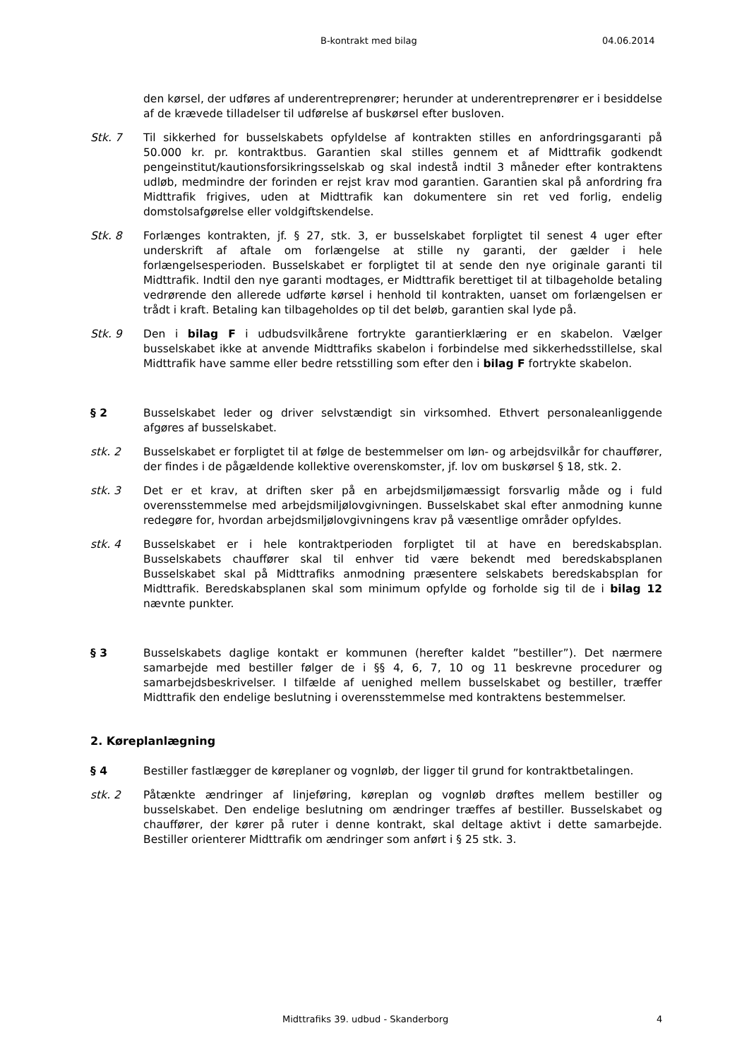B-kontrakt med bilag 04.06.2014
den kørsel, der udføres af underentreprenører; herunder at underentreprenører er i besiddelse af de krævede tilladelser til udførelse af buskørsel efter busloven.
Stk. 7 Til sikkerhed for busselskabets opfyldelse af kontrakten stilles en anfordringsgaranti på 50.000 kr. pr. kontraktbus. Garantien skal stilles gennem et af Midttrafik godkendt pengeinstitut/kautionsforsikringsselskab og skal indestå indtil 3 måneder efter kontraktens udløb, medmindre der forinden er rejst krav mod garantien. Garantien skal på anfordring fra Midttrafik frigives, uden at Midttrafik kan dokumentere sin ret ved forlig, endelig domstolsafgørelse eller voldgiftskendelse.
Stk. 8 Forlænges kontrakten, jf. § 27, stk. 3, er busselskabet forpligtet til senest 4 uger efter underskrift af aftale om forlængelse at stille ny garanti, der gælder i hele forlængelsesperioden. Busselskabet er forpligtet til at sende den nye originale garanti til Midttrafik. Indtil den nye garanti modtages, er Midttrafik berettiget til at tilbageholde betaling vedrørende den allerede udførte kørsel i henhold til kontrakten, uanset om forlængelsen er trådt i kraft. Betaling kan tilbageholdes op til det beløb, garantien skal lyde på.
Stk. 9 Den i bilag F i udbudsvilkårene fortrykte garantierklæring er en skabelon. Vælger busselskabet ikke at anvende Midttrafiks skabelon i forbindelse med sikkerhedsstillelse, skal Midttrafik have samme eller bedre retsstilling som efter den i bilag F fortrykte skabelon.
§ 2 Busselskabet leder og driver selvstændigt sin virksomhed. Ethvert personaleanliggende afgøres af busselskabet.
stk. 2 Busselskabet er forpligtet til at følge de bestemmelser om løn- og arbejdsvilkår for chauffører, der findes i de pågældende kollektive overenskomster, jf. lov om buskørsel § 18, stk. 2.
stk. 3 Det er et krav, at driften sker på en arbejdsmiljømæssigt forsvarlig måde og i fuld overensstemmelse med arbejdsmiljølovgivningen. Busselskabet skal efter anmodning kunne redegøre for, hvordan arbejdsmiljølovgivningens krav på væsentlige områder opfyldes.
stk. 4 Busselskabet er i hele kontraktperioden forpligtet til at have en beredskabsplan. Busselskabets chauffører skal til enhver tid være bekendt med beredskabsplanen Busselskabet skal på Midttrafiks anmodning præsentere selskabets beredskabsplan for Midttrafik. Beredskabsplanen skal som minimum opfylde og forholde sig til de i bilag 12 nævnte punkter.
§ 3 Busselskabets daglige kontakt er kommunen (herefter kaldet ”bestiller”). Det nærmere samarbejde med bestiller følger de i §§ 4, 6, 7, 10 og 11 beskrevne procedurer og samarbejdsbeskrivelser. I tilfælde af uenighed mellem busselskabet og bestiller, træffer Midttrafik den endelige beslutning i overensstemmelse med kontraktens bestemmelser.
2. Køreplanlægning
§ 4 Bestiller fastlægger de køreplaner og vognløb, der ligger til grund for kontraktbetalingen.
stk. 2 Påtænkte ændringer af linjeføring, køreplan og vognløb drøftes mellem bestiller og busselskabet. Den endelige beslutning om ændringer træffes af bestiller. Busselskabet og chauffører, der kører på ruter i denne kontrakt, skal deltage aktivt i dette samarbejde. Bestiller orienterer Midttrafik om ændringer som anført i § 25 stk. 3.
Midttrafiks 39. udbud - Skanderborg 4